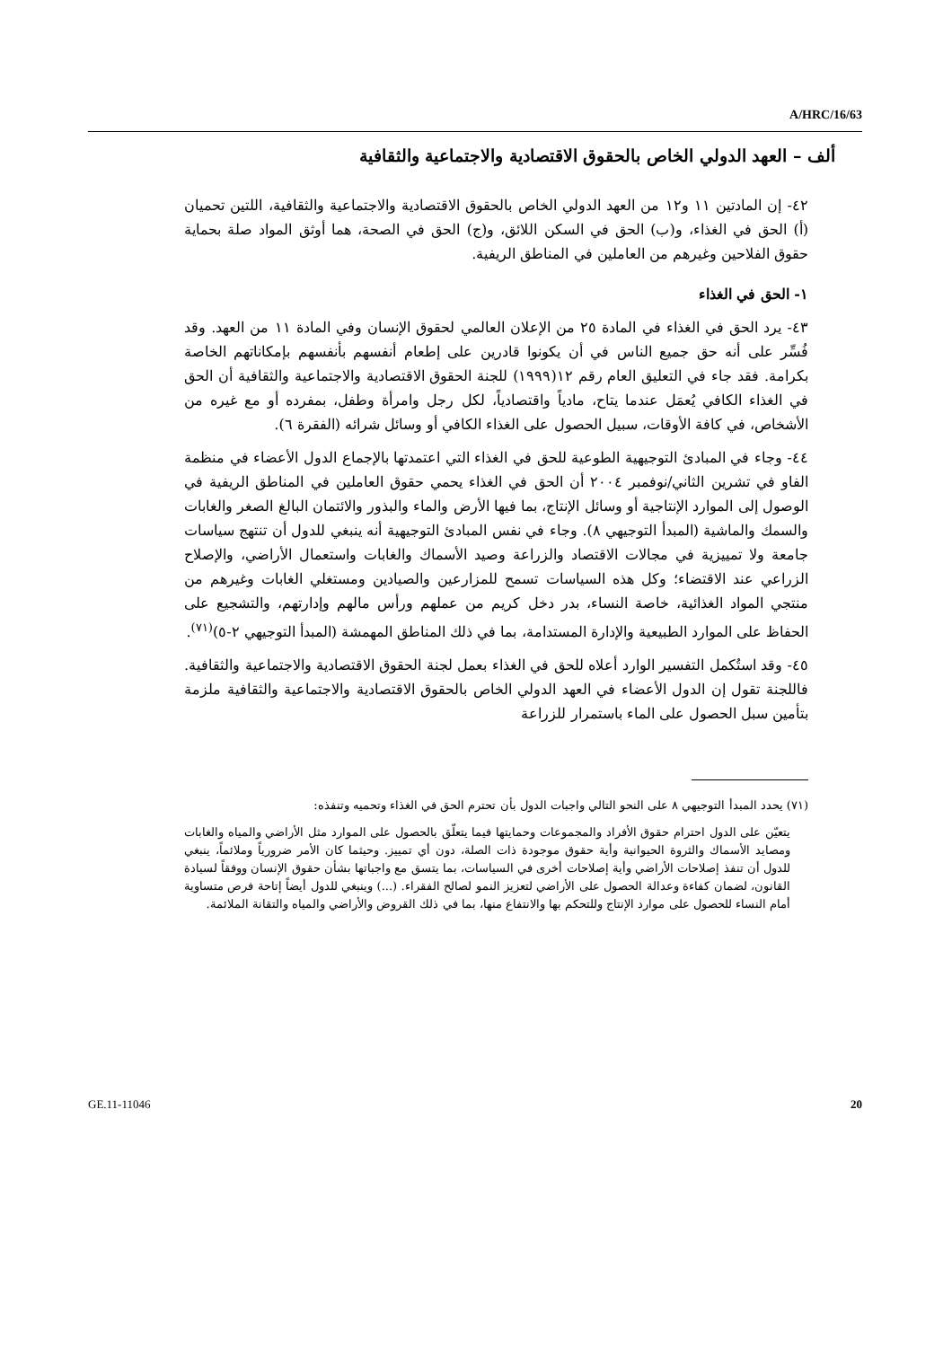A/HRC/16/63
ألف – العهد الدولي الخاص بالحقوق الاقتصادية والاجتماعية والثقافية
٤٢- إن المادتين ١١ و١٢ من العهد الدولي الخاص بالحقوق الاقتصادية والاجتماعية والثقافية، اللتين تحميان (أ) الحق في الغذاء، و(ب) الحق في السكن اللائق، و(ج) الحق في الصحة، هما أوثق المواد صلة بحماية حقوق الفلاحين وغيرهم من العاملين في المناطق الريفية.
١- الحق في الغذاء
٤٣- يرد الحق في الغذاء في المادة ٢٥ من الإعلان العالمي لحقوق الإنسان وفي المادة ١١ من العهد. وقد فُسِّر على أنه حق جميع الناس في أن يكونوا قادرين على إطعام أنفسهم بأنفسهم بإمكاناتهم الخاصة بكرامة. فقد جاء في التعليق العام رقم ١٢(١٩٩٩) للجنة الحقوق الاقتصادية والاجتماعية والثقافية أن الحق في الغذاء الكافي يُعمَل عندما يتاح، مادياً واقتصادياً، لكل رجل وامرأة وطفل، بمفرده أو مع غيره من الأشخاص، في كافة الأوقات، سبيل الحصول على الغذاء الكافي أو وسائل شرائه (الفقرة ٦).
٤٤- وجاء في المبادئ التوجيهية الطوعية للحق في الغذاء التي اعتمدتها بالإجماع الدول الأعضاء في منظمة الفاو في تشرين الثاني/نوفمبر ٢٠٠٤ أن الحق في الغذاء يحمي حقوق العاملين في المناطق الريفية في الوصول إلى الموارد الإنتاجية أو وسائل الإنتاج، بما فيها الأرض والماء والبذور والائتمان البالغ الصغر والغابات والسمك والماشية (المبدأ التوجيهي ٨). وجاء في نفس المبادئ التوجيهية أنه ينبغي للدول أن تنتهج سياسات جامعة ولا تمييزية في مجالات الاقتصاد والزراعة وصيد الأسماك والغابات واستعمال الأراضي، والإصلاح الزراعي عند الاقتضاء؛ وكل هذه السياسات تسمح للمزارعين والصيادين ومستغلي الغابات وغيرهم من منتجي المواد الغذائية، خاصة النساء، بدر دخل كريم من عملهم ورأس مالهم وإدارتهم، والتشجيع على الحفاظ على الموارد الطبيعية والإدارة المستدامة، بما في ذلك المناطق المهمشة (المبدأ التوجيهي ٢-٥)<sup>(٧١)</sup>.
٤٥- وقد استُكمل التفسير الوارد أعلاه للحق في الغذاء بعمل لجنة الحقوق الاقتصادية والاجتماعية والثقافية. فاللجنة تقول إن الدول الأعضاء في العهد الدولي الخاص بالحقوق الاقتصادية والاجتماعية والثقافية ملزمة بتأمين سبل الحصول على الماء باستمرار للزراعة
(٧١) يحدد المبدأ التوجيهي ٨ على النحو التالي واجبات الدول بأن تحترم الحق في الغذاء وتحميه وتنفذه:
يتعيّن على الدول احترام حقوق الأفراد والمجموعات وحمايتها فيما يتعلّق بالحصول على الموارد مثل الأراضي والمياه والغابات ومصايد الأسماك والثروة الحيوانية وأية حقوق موجودة ذات الصلة، دون أي تمييز. وحيثما كان الأمر ضرورياً وملائماً، ينبغي للدول أن تنفذ إصلاحات الأراضي وأية إصلاحات أخرى في السياسات، بما يتسق مع واجباتها بشأن حقوق الإنسان ووفقاً لسيادة القانون، لضمان كفاءة وعدالة الحصول على الأراضي لتعزيز النمو لصالح الفقراء. (...) وينبغي للدول أيضاً إتاحة فرص متساوية أمام النساء للحصول على موارد الإنتاج وللتحكم بها والانتفاع منها، بما في ذلك القروض والأراضي والمياه والتقانة الملائمة.
GE.11-11046 20